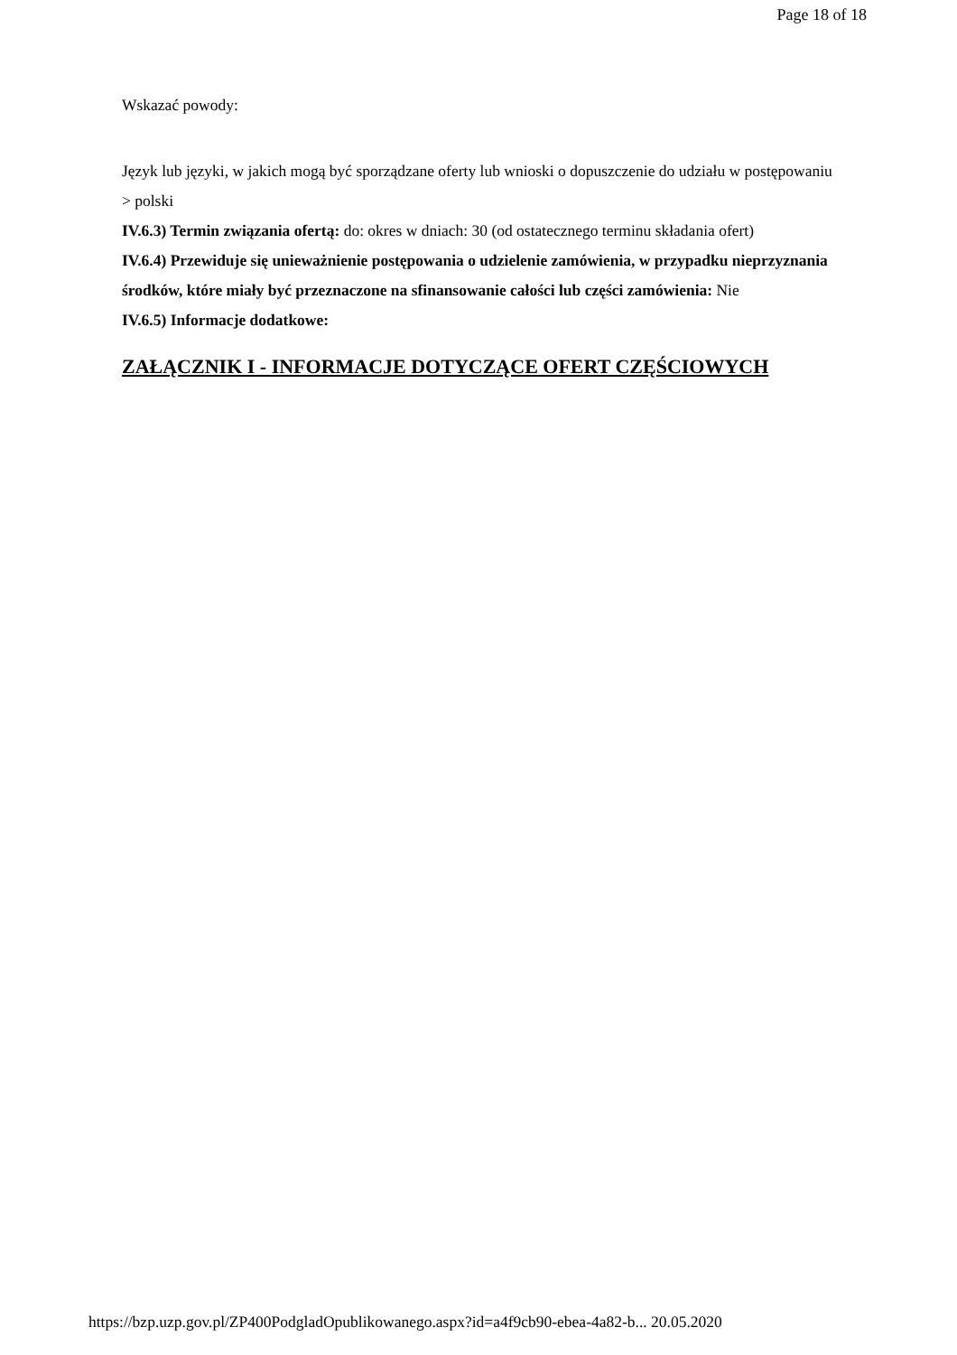Page 18 of 18
Wskazać powody:
Język lub języki, w jakich mogą być sporządzane oferty lub wnioski o dopuszczenie do udziału w postępowaniu
> polski
IV.6.3) Termin związania ofertą: do: okres w dniach: 30 (od ostatecznego terminu składania ofert)
IV.6.4) Przewiduje się unieważnienie postępowania o udzielenie zamówienia, w przypadku nieprzyznania środków, które miały być przeznaczone na sfinansowanie całości lub części zamówienia: Nie
IV.6.5) Informacje dodatkowe:
ZAŁĄCZNIK I - INFORMACJE DOTYCZĄCE OFERT CZĘŚCIOWYCH
https://bzp.uzp.gov.pl/ZP400PodgladOpublikowanego.aspx?id=a4f9cb90-ebea-4a82-b... 20.05.2020